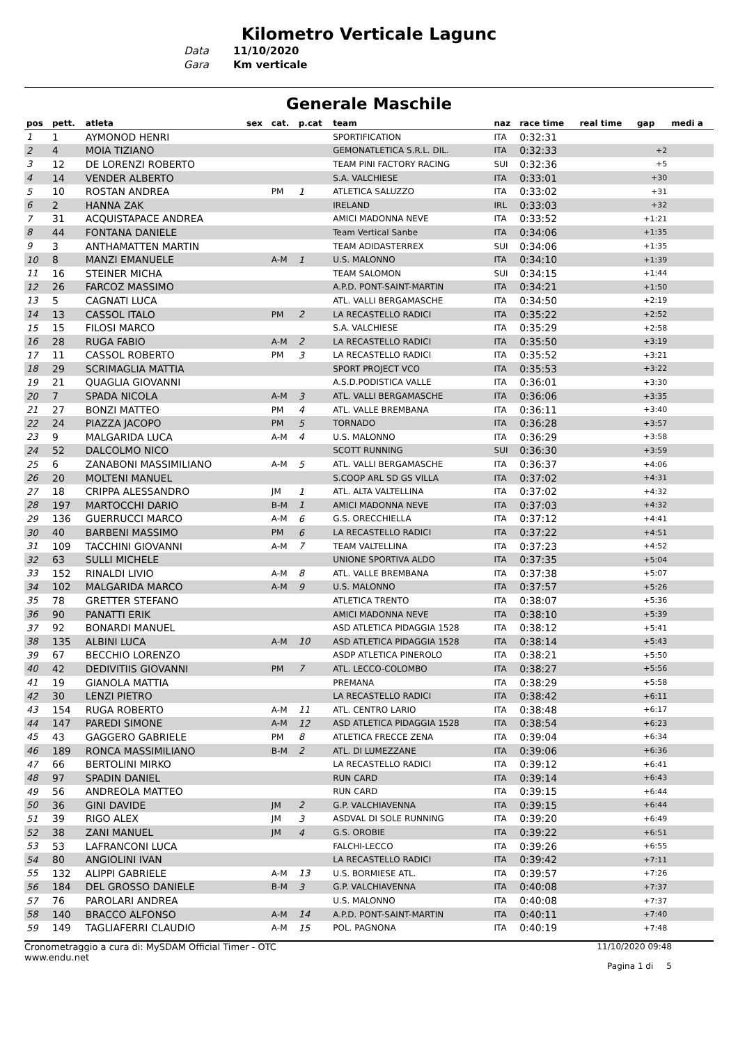Kilometro Verticale Lagunc
Data 11/10/2020
Gara Km verticale
Generale Maschile
| pos | pett. | atleta | sex | cat. | p.cat | team | naz | race time | real time | gap | medi a |
| --- | --- | --- | --- | --- | --- | --- | --- | --- | --- | --- | --- |
| 1 | 1 | AYMONOD HENRI | | | | SPORTIFICATION | ITA | 0:32:31 | | | |
| 2 | 4 | MOIA TIZIANO | | | | GEMONATLETICA S.R.L. DIL. | ITA | 0:32:33 | | +2 | |
| 3 | 12 | DE LORENZI ROBERTO | | | | TEAM PINI FACTORY RACING | SUI | 0:32:36 | | +5 | |
| 4 | 14 | VENDER ALBERTO | | | | S.A. VALCHIESE | ITA | 0:33:01 | | +30 | |
| 5 | 10 | ROSTAN ANDREA | | PM | 1 | ATLETICA SALUZZO | ITA | 0:33:02 | | +31 | |
| 6 | 2 | HANNA ZAK | | | | IRELAND | IRL | 0:33:03 | | +32 | |
| 7 | 31 | ACQUISTAPACE ANDREA | | | | AMICI MADONNA NEVE | ITA | 0:33:52 | | +1:21 | |
| 8 | 44 | FONTANA DANIELE | | | | Team Vertical Sanbe | ITA | 0:34:06 | | +1:35 | |
| 9 | 3 | ANTHAMATTEN MARTIN | | | | TEAM ADIDASTERREX | SUI | 0:34:06 | | +1:35 | |
| 10 | 8 | MANZI EMANUELE | | A-M | 1 | U.S. MALONNO | ITA | 0:34:10 | | +1:39 | |
| 11 | 16 | STEINER MICHA | | | | TEAM SALOMON | SUI | 0:34:15 | | +1:44 | |
| 12 | 26 | FARCOZ MASSIMO | | | | A.P.D. PONT-SAINT-MARTIN | ITA | 0:34:21 | | +1:50 | |
| 13 | 5 | CAGNATI LUCA | | | | ATL. VALLI BERGAMASCHE | ITA | 0:34:50 | | +2:19 | |
| 14 | 13 | CASSOL ITALO | | PM | 2 | LA RECASTELLO RADICI | ITA | 0:35:22 | | +2:52 | |
| 15 | 15 | FILOSI MARCO | | | | S.A. VALCHIESE | ITA | 0:35:29 | | +2:58 | |
| 16 | 28 | RUGA FABIO | | A-M | 2 | LA RECASTELLO RADICI | ITA | 0:35:50 | | +3:19 | |
| 17 | 11 | CASSOL ROBERTO | | PM | 3 | LA RECASTELLO RADICI | ITA | 0:35:52 | | +3:21 | |
| 18 | 29 | SCRIMAGLIA MATTIA | | | | SPORT PROJECT VCO | ITA | 0:35:53 | | +3:22 | |
| 19 | 21 | QUAGLIA GIOVANNI | | | | A.S.D.PODISTICA VALLE | ITA | 0:36:01 | | +3:30 | |
| 20 | 7 | SPADA NICOLA | | A-M | 3 | ATL. VALLI BERGAMASCHE | ITA | 0:36:06 | | +3:35 | |
| 21 | 27 | BONZI MATTEO | | PM | 4 | ATL. VALLE BREMBANA | ITA | 0:36:11 | | +3:40 | |
| 22 | 24 | PIAZZA JACOPO | | PM | 5 | TORNADO | ITA | 0:36:28 | | +3:57 | |
| 23 | 9 | MALGARIDA LUCA | | A-M | 4 | U.S. MALONNO | ITA | 0:36:29 | | +3:58 | |
| 24 | 52 | DALCOLMO NICO | | | | SCOTT RUNNING | SUI | 0:36:30 | | +3:59 | |
| 25 | 6 | ZANABONI MASSIMILIANO | | A-M | 5 | ATL. VALLI BERGAMASCHE | ITA | 0:36:37 | | +4:06 | |
| 26 | 20 | MOLTENI MANUEL | | | | S.COOP ARL SD GS VILLA | ITA | 0:37:02 | | +4:31 | |
| 27 | 18 | CRIPPA ALESSANDRO | | JM | 1 | ATL. ALTA VALTELLINA | ITA | 0:37:02 | | +4:32 | |
| 28 | 197 | MARTOCCHI DARIO | | B-M | 1 | AMICI MADONNA NEVE | ITA | 0:37:03 | | +4:32 | |
| 29 | 136 | GUERRUCCI MARCO | | A-M | 6 | G.S. ORECCHIELLA | ITA | 0:37:12 | | +4:41 | |
| 30 | 40 | BARBENI MASSIMO | | PM | 6 | LA RECASTELLO RADICI | ITA | 0:37:22 | | +4:51 | |
| 31 | 109 | TACCHINI GIOVANNI | | A-M | 7 | TEAM VALTELLINA | ITA | 0:37:23 | | +4:52 | |
| 32 | 63 | SULLI MICHELE | | | | UNIONE SPORTIVA ALDO | ITA | 0:37:35 | | +5:04 | |
| 33 | 152 | RINALDI LIVIO | | A-M | 8 | ATL. VALLE BREMBANA | ITA | 0:37:38 | | +5:07 | |
| 34 | 102 | MALGARIDA MARCO | | A-M | 9 | U.S. MALONNO | ITA | 0:37:57 | | +5:26 | |
| 35 | 78 | GRETTER STEFANO | | | | ATLETICA TRENTO | ITA | 0:38:07 | | +5:36 | |
| 36 | 90 | PANATTI ERIK | | | | AMICI MADONNA NEVE | ITA | 0:38:10 | | +5:39 | |
| 37 | 92 | BONARDI MANUEL | | | | ASD ATLETICA PIDAGGIA 1528 | ITA | 0:38:12 | | +5:41 | |
| 38 | 135 | ALBINI LUCA | | A-M | 10 | ASD ATLETICA PIDAGGIA 1528 | ITA | 0:38:14 | | +5:43 | |
| 39 | 67 | BECCHIO LORENZO | | | | ASDP ATLETICA PINEROLO | ITA | 0:38:21 | | +5:50 | |
| 40 | 42 | DEDIVITIIS GIOVANNI | | PM | 7 | ATL. LECCO-COLOMBO | ITA | 0:38:27 | | +5:56 | |
| 41 | 19 | GIANOLA MATTIA | | | | PREMANA | ITA | 0:38:29 | | +5:58 | |
| 42 | 30 | LENZI PIETRO | | | | LA RECASTELLO RADICI | ITA | 0:38:42 | | +6:11 | |
| 43 | 154 | RUGA ROBERTO | | A-M | 11 | ATL. CENTRO LARIO | ITA | 0:38:48 | | +6:17 | |
| 44 | 147 | PAREDI SIMONE | | A-M | 12 | ASD ATLETICA PIDAGGIA 1528 | ITA | 0:38:54 | | +6:23 | |
| 45 | 43 | GAGGERO GABRIELE | | PM | 8 | ATLETICA FRECCE ZENA | ITA | 0:39:04 | | +6:34 | |
| 46 | 189 | RONCA MASSIMILIANO | | B-M | 2 | ATL. DI LUMEZZANE | ITA | 0:39:06 | | +6:36 | |
| 47 | 66 | BERTOLINI MIRKO | | | | LA RECASTELLO RADICI | ITA | 0:39:12 | | +6:41 | |
| 48 | 97 | SPADIN DANIEL | | | | RUN CARD | ITA | 0:39:14 | | +6:43 | |
| 49 | 56 | ANDREOLA MATTEO | | | | RUN CARD | ITA | 0:39:15 | | +6:44 | |
| 50 | 36 | GINI DAVIDE | | JM | 2 | G.P. VALCHIAVENNA | ITA | 0:39:15 | | +6:44 | |
| 51 | 39 | RIGO ALEX | | JM | 3 | ASDVAL DI SOLE RUNNING | ITA | 0:39:20 | | +6:49 | |
| 52 | 38 | ZANI MANUEL | | JM | 4 | G.S. OROBIE | ITA | 0:39:22 | | +6:51 | |
| 53 | 53 | LAFRANCONI LUCA | | | | FALCHI-LECCO | ITA | 0:39:26 | | +6:55 | |
| 54 | 80 | ANGIOLINI IVAN | | | | LA RECASTELLO RADICI | ITA | 0:39:42 | | +7:11 | |
| 55 | 132 | ALIPPI GABRIELE | | A-M | 13 | U.S. BORMIESE ATL. | ITA | 0:39:57 | | +7:26 | |
| 56 | 184 | DEL GROSSO DANIELE | | B-M | 3 | G.P. VALCHIAVENNA | ITA | 0:40:08 | | +7:37 | |
| 57 | 76 | PAROLARI ANDREA | | | | U.S. MALONNO | ITA | 0:40:08 | | +7:37 | |
| 58 | 140 | BRACCO ALFONSO | | A-M | 14 | A.P.D. PONT-SAINT-MARTIN | ITA | 0:40:11 | | +7:40 | |
| 59 | 149 | TAGLIAFERRI CLAUDIO | | A-M | 15 | POL. PAGNONA | ITA | 0:40:19 | | +7:48 | |
Cronometraggio a cura di: MySDAM Official Timer - OTC
www.endu.net
11/10/2020 09:48
Pagina 1 di 5